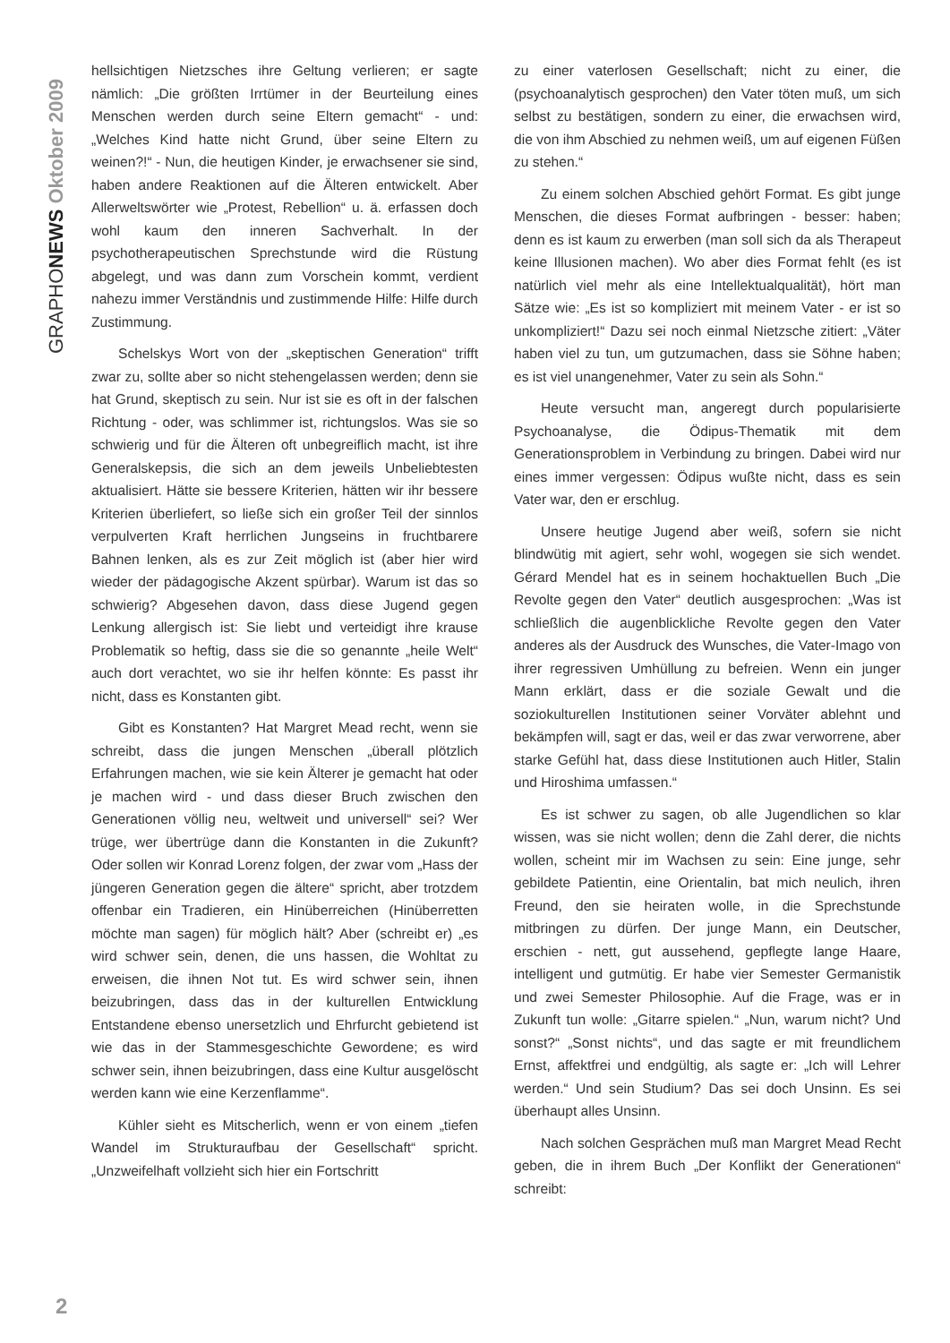GRAPHONEWS Oktober 2009
hellsichtigen Nietzsches ihre Geltung verlieren; er sagte nämlich: „Die größten Irrtümer in der Beurteilung eines Menschen werden durch seine Eltern gemacht“ - und: „Welches Kind hatte nicht Grund, über seine Eltern zu weinen?!“ - Nun, die heutigen Kinder, je erwachsener sie sind, haben andere Reaktionen auf die Älteren entwickelt. Aber Allerweltswörter wie „Protest, Rebellion“ u. ä. erfassen doch wohl kaum den inneren Sachverhalt. In der psychotherapeutischen Sprechstunde wird die Rüstung abgelegt, und was dann zum Vorschein kommt, verdient nahezu immer Verständnis und zustimmende Hilfe: Hilfe durch Zustimmung.
Schelskys Wort von der „skeptischen Generation“ trifft zwar zu, sollte aber so nicht stehengelassen werden; denn sie hat Grund, skeptisch zu sein. Nur ist sie es oft in der falschen Richtung - oder, was schlimmer ist, richtungslos. Was sie so schwierig und für die Älteren oft unbegreiflich macht, ist ihre Generalskepsis, die sich an dem jeweils Unbeliebtesten aktualisiert. Hätte sie bessere Kriterien, hätten wir ihr bessere Kriterien überliefert, so ließe sich ein großer Teil der sinnlos verpulverten Kraft herrlichen Jungseins in fruchtbarere Bahnen lenken, als es zur Zeit möglich ist (aber hier wird wieder der pädagogische Akzent spürbar). Warum ist das so schwierig? Abgesehen davon, dass diese Jugend gegen Lenkung allergisch ist: Sie liebt und verteidigt ihre krause Problematik so heftig, dass sie die so genannte „heile Welt“ auch dort verachtet, wo sie ihr helfen könnte: Es passt ihr nicht, dass es Konstanten gibt.
Gibt es Konstanten? Hat Margret Mead recht, wenn sie schreibt, dass die jungen Menschen „überall plötzlich Erfahrungen machen, wie sie kein Älterer je gemacht hat oder je machen wird - und dass dieser Bruch zwischen den Generationen völlig neu, weltweit und universell“ sei? Wer trüge, wer übertrüge dann die Konstanten in die Zukunft? Oder sollen wir Konrad Lorenz folgen, der zwar vom „Hass der jüngeren Generation gegen die ältere“ spricht, aber trotzdem offenbar ein Tradieren, ein Hinüberreichen (Hinüberretten möchte man sagen) für möglich hält? Aber (schreibt er) „es wird schwer sein, denen, die uns hassen, die Wohltat zu erweisen, die ihnen Not tut. Es wird schwer sein, ihnen beizubringen, dass das in der kulturellen Entwicklung Entstandene ebenso unersetzlich und Ehrfurcht gebietend ist wie das in der Stammesgeschichte Gewordene; es wird schwer sein, ihnen beizubringen, dass eine Kultur ausgelöscht werden kann wie eine Kerzenflamme“.
Kühler sieht es Mitscherlich, wenn er von einem „tiefen Wandel im Strukturaufbau der Gesellschaft“ spricht. „Unzweifelhaft vollzieht sich hier ein Fortschritt
zu einer vaterlosen Gesellschaft; nicht zu einer, die (psychoanalytisch gesprochen) den Vater töten muß, um sich selbst zu bestätigen, sondern zu einer, die erwachsen wird, die von ihm Abschied zu nehmen weiß, um auf eigenen Füßen zu stehen.“
Zu einem solchen Abschied gehört Format. Es gibt junge Menschen, die dieses Format aufbringen - besser: haben; denn es ist kaum zu erwerben (man soll sich da als Therapeut keine Illusionen machen). Wo aber dies Format fehlt (es ist natürlich viel mehr als eine Intellektualqualität), hört man Sätze wie: „Es ist so kompliziert mit meinem Vater - er ist so unkompliziert!“ Dazu sei noch einmal Nietzsche zitiert: „Väter haben viel zu tun, um gutzumachen, dass sie Söhne haben; es ist viel unangenehmer, Vater zu sein als Sohn.“
Heute versucht man, angeregt durch popularisierte Psychoanalyse, die Ödipus-Thematik mit dem Generationsproblem in Verbindung zu bringen. Dabei wird nur eines immer vergessen: Ödipus wußte nicht, dass es sein Vater war, den er erschlug.
Unsere heutige Jugend aber weiß, sofern sie nicht blindwütig mit agiert, sehr wohl, wogegen sie sich wendet. Gérard Mendel hat es in seinem hochaktuellen Buch „Die Revolte gegen den Vater“ deutlich ausgesprochen: „Was ist schließlich die augenblickliche Revolte gegen den Vater anderes als der Ausdruck des Wunsches, die Vater-Imago von ihrer regressiven Umhüllung zu befreien. Wenn ein junger Mann erklärt, dass er die soziale Gewalt und die soziokulturellen Institutionen seiner Vorväter ablehnt und bekämpfen will, sagt er das, weil er das zwar verworrene, aber starke Gefühl hat, dass diese Institutionen auch Hitler, Stalin und Hiroshima umfassen.“
Es ist schwer zu sagen, ob alle Jugendlichen so klar wissen, was sie nicht wollen; denn die Zahl derer, die nichts wollen, scheint mir im Wachsen zu sein: Eine junge, sehr gebildete Patientin, eine Orientalin, bat mich neulich, ihren Freund, den sie heiraten wolle, in die Sprechstunde mitbringen zu dürfen. Der junge Mann, ein Deutscher, erschien - nett, gut aussehend, gepflegte lange Haare, intelligent und gutmütig. Er habe vier Semester Germanistik und zwei Semester Philosophie. Auf die Frage, was er in Zukunft tun wolle: „Gitarre spielen.“ „Nun, warum nicht? Und sonst?“ „Sonst nichts“, und das sagte er mit freundlichem Ernst, affektfrei und endgültig, als sagte er: „Ich will Lehrer werden.“ Und sein Studium? Das sei doch Unsinn. Es sei überhaupt alles Unsinn.
Nach solchen Gesprächen muß man Margret Mead Recht geben, die in ihrem Buch „Der Konflikt der Generationen“ schreibt:
2